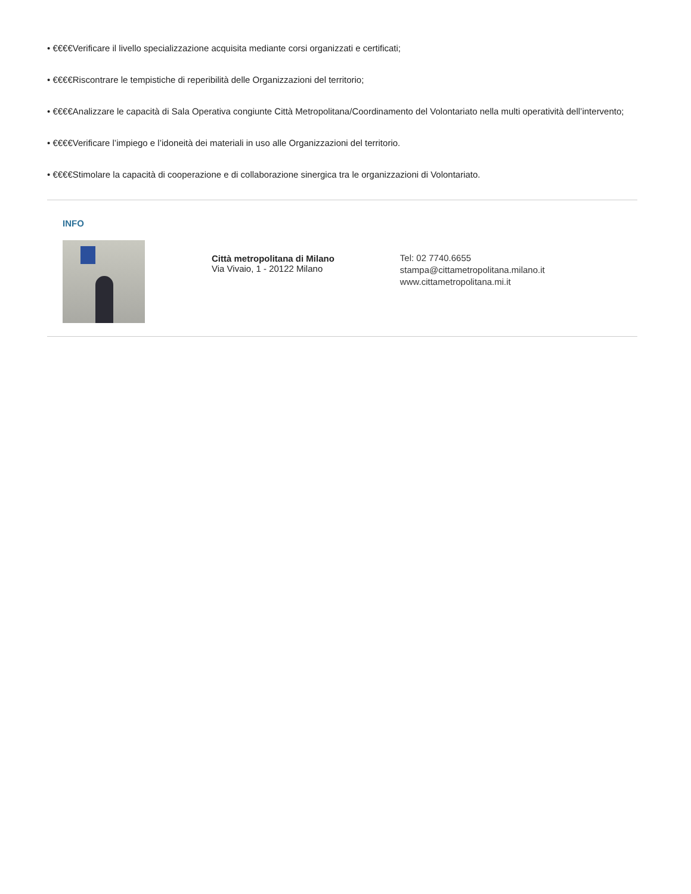• €€€€Verificare il livello specializzazione acquisita mediante corsi organizzati e certificati;
• €€€€Riscontrare le tempistiche di reperibilità delle Organizzazioni del territorio;
• €€€€Analizzare le capacità di Sala Operativa congiunte Città Metropolitana/Coordinamento del Volontariato nella multi operatività dell’intervento;
• €€€€Verificare l’impiego e l’idoneità dei materiali in uso alle Organizzazioni del territorio.
• €€€€Stimolare la capacità di cooperazione e di collaborazione sinergica tra le organizzazioni di Volontariato.
INFO
Città metropolitana di Milano
Via Vivaio, 1 - 20122 Milano
Tel: 02 7740.6655
stampa@cittametropolitana.milano.it
www.cittametropolitana.mi.it